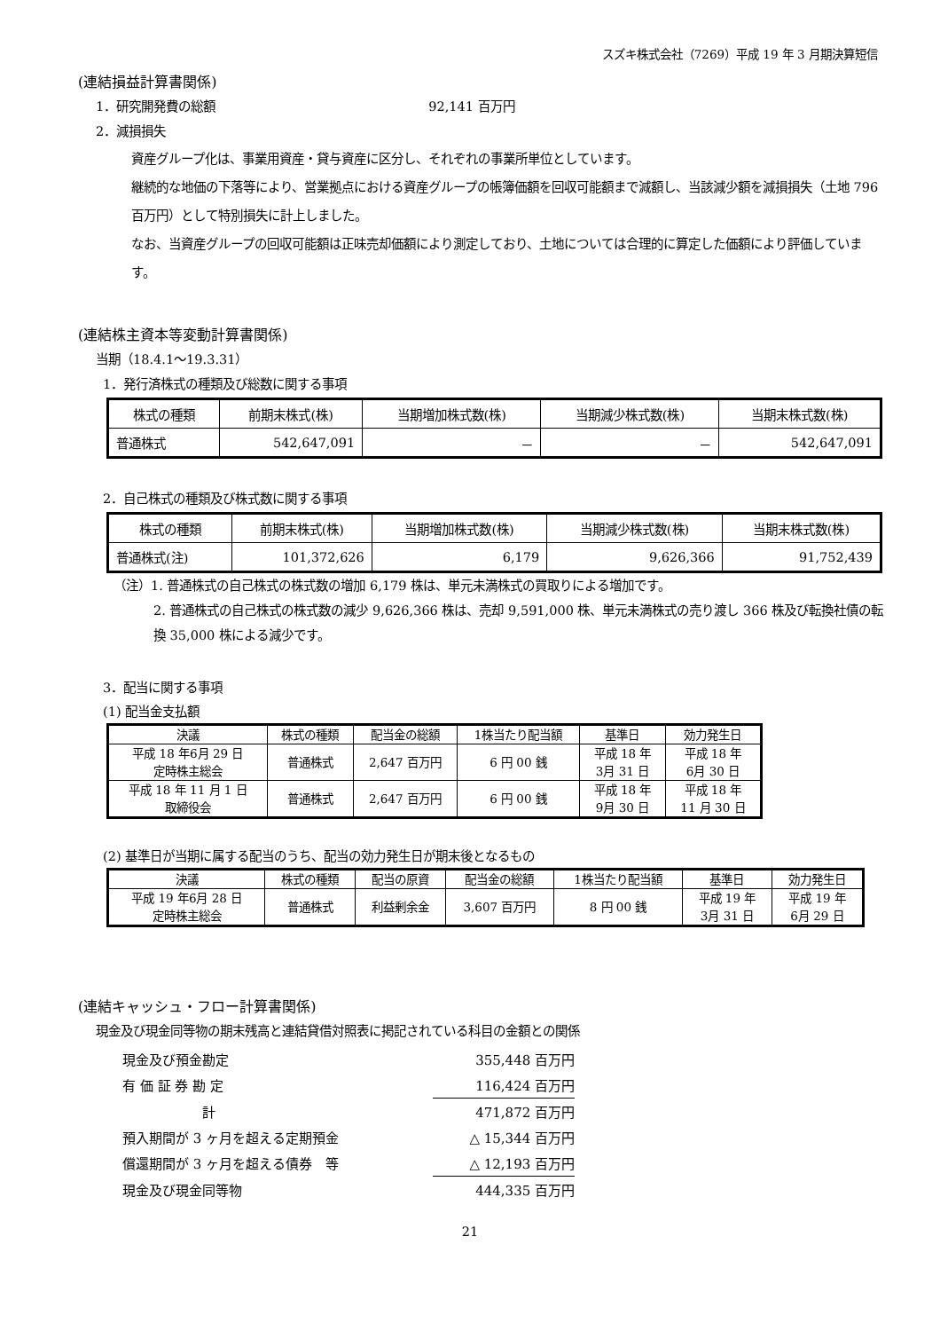スズキ株式会社（7269）平成 19 年 3 月期決算短信
(連結損益計算書関係)
1．研究開発費の総額 92,141 百万円
2．減損損失
資産グループ化は、事業用資産・貸与資産に区分し、それぞれの事業所単位としています。
継続的な地価の下落等により、営業拠点における資産グループの帳簿価額を回収可能額まで減額し、当該減少額を減損損失（土地 796 百万円）として特別損失に計上しました。
なお、当資産グループの回収可能額は正味売却価額により測定しており、土地については合理的に算定した価額により評価しています。
(連結株主資本等変動計算書関係)
当期（18.4.1～19.3.31）
1．発行済株式の種類及び総数に関する事項
| 株式の種類 | 前期末株式(株) | 当期増加株式数(株) | 当期減少株式数(株) | 当期末株式数(株) |
| --- | --- | --- | --- | --- |
| 普通株式 | 542,647,091 | － | － | 542,647,091 |
2．自己株式の種類及び株式数に関する事項
| 株式の種類 | 前期末株式(株) | 当期増加株式数(株) | 当期減少株式数(株) | 当期末株式数(株) |
| --- | --- | --- | --- | --- |
| 普通株式(注) | 101,372,626 | 6,179 | 9,626,366 | 91,752,439 |
（注）1. 普通株式の自己株式の株式数の増加 6,179 株は、単元未満株式の買取りによる増加です。
2. 普通株式の自己株式の株式数の減少 9,626,366 株は、売却 9,591,000 株、単元未満株式の売り渡し 366 株及び転換社債の転換 35,000 株による減少です。
3．配当に関する事項
(1) 配当金支払額
| 決議 | 株式の種類 | 配当金の総額 | 1株当たり配当額 | 基準日 | 効力発生日 |
| --- | --- | --- | --- | --- | --- |
| 平成 18 年6月 29 日 定時株主総会 | 普通株式 | 2,647 百万円 | 6 円 00 銭 | 平成 18 年 3月 31 日 | 平成 18 年 6月 30 日 |
| 平成 18 年 11 月 1 日 取締役会 | 普通株式 | 2,647 百万円 | 6 円 00 銭 | 平成 18 年 9月 30 日 | 平成 18 年 11 月 30 日 |
(2) 基準日が当期に属する配当のうち、配当の効力発生日が期末後となるもの
| 決議 | 株式の種類 | 配当の原資 | 配当金の総額 | 1株当たり配当額 | 基準日 | 効力発生日 |
| --- | --- | --- | --- | --- | --- | --- |
| 平成 19 年6月 28 日 定時株主総会 | 普通株式 | 利益剰余金 | 3,607 百万円 | 8 円 00 銭 | 平成 19 年 3月 31 日 | 平成 19 年 6月 29 日 |
(連結キャッシュ・フロー計算書関係)
現金及び現金同等物の期末残高と連結貸借対照表に掲記されている科目の金額との関係
| 現金及び預金勘定 | 355,448 百万円 |
| 有 価 証 券 勘 定 | 116,424 百万円 |
| 計 | 471,872 百万円 |
| 預入期間が 3 ヶ月を超える定期預金 | △ 15,344 百万円 |
| 償還期間が 3 ヶ月を超える債券 等 | △ 12,193 百万円 |
| 現金及び現金同等物 | 444,335 百万円 |
21